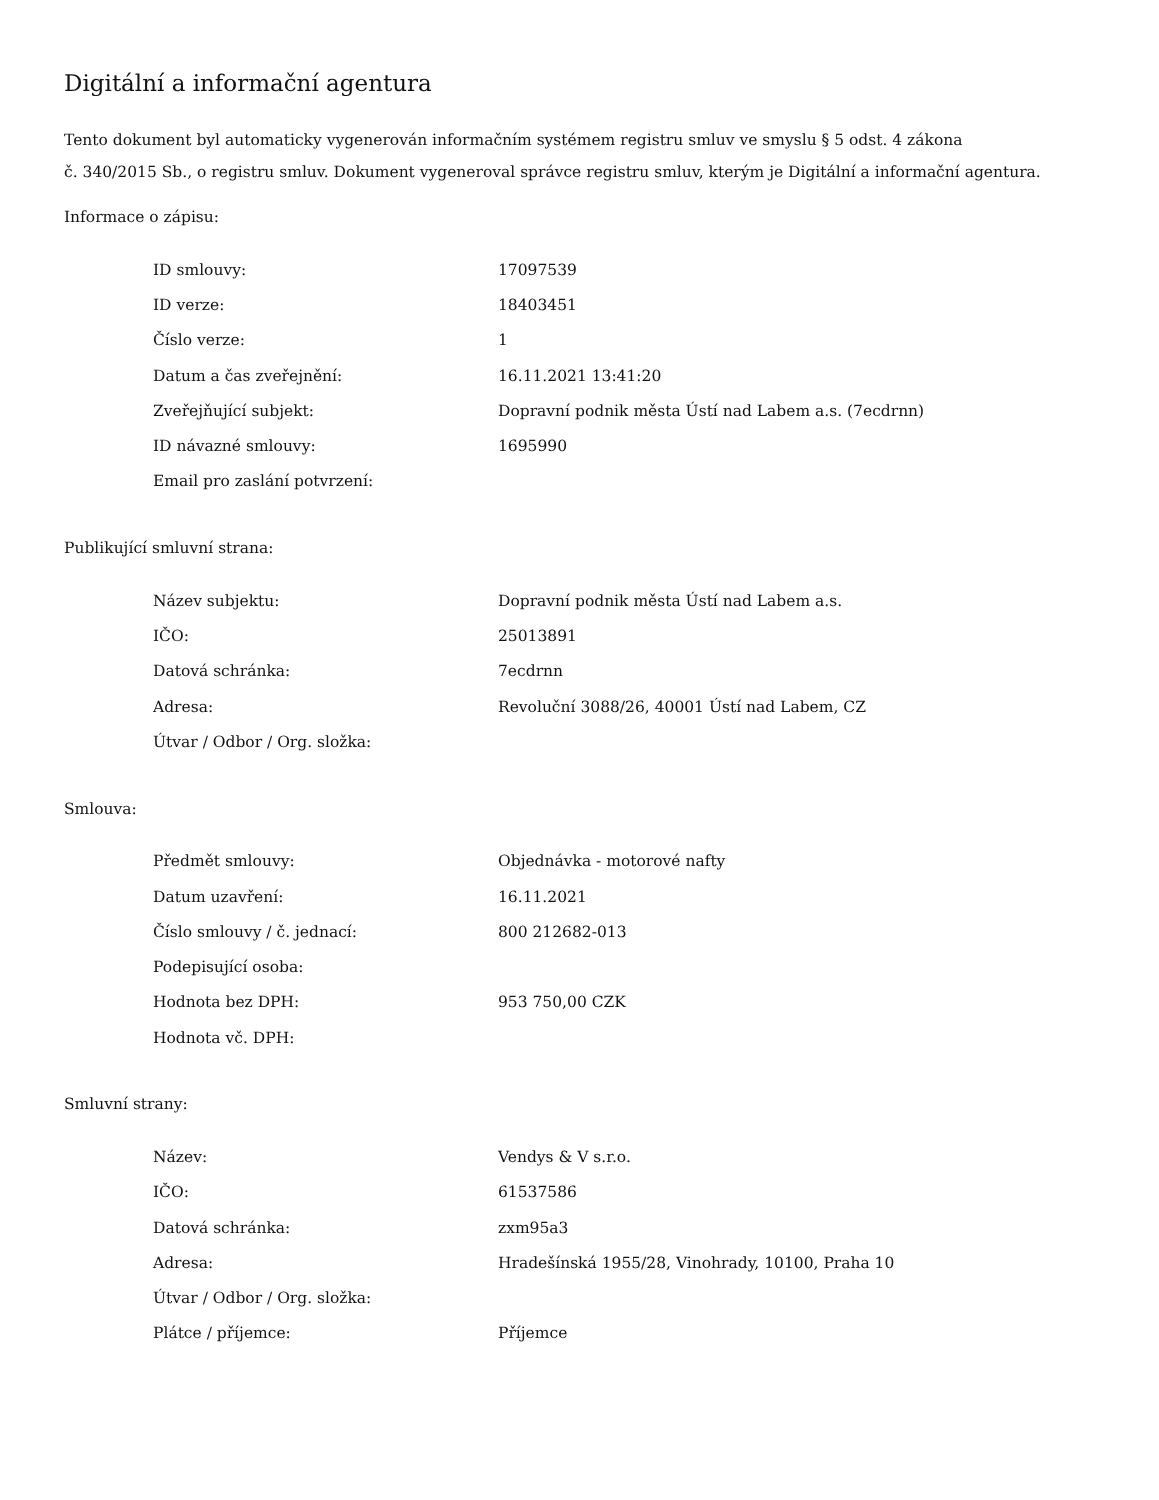Digitální a informační agentura
Tento dokument byl automaticky vygenerován informačním systémem registru smluv ve smyslu § 5 odst. 4 zákona
č. 340/2015 Sb., o registru smluv. Dokument vygeneroval správce registru smluv, kterým je Digitální a informační agentura.
Informace o zápisu:
| ID smlouvy: | 17097539 |
| ID verze: | 18403451 |
| Číslo verze: | 1 |
| Datum a čas zveřejnění: | 16.11.2021 13:41:20 |
| Zveřejňující subjekt: | Dopravní podnik města Ústí nad Labem a.s. (7ecdrnn) |
| ID návazné smlouvy: | 1695990 |
| Email pro zaslání potvrzení: | |
Publikující smluvní strana:
| Název subjektu: | Dopravní podnik města Ústí nad Labem a.s. |
| IČO: | 25013891 |
| Datová schránka: | 7ecdrnn |
| Adresa: | Revoluční 3088/26, 40001 Ústí nad Labem, CZ |
| Útvar / Odbor / Org. složka: | |
Smlouva:
| Předmět smlouvy: | Objednávka - motorové nafty |
| Datum uzavření: | 16.11.2021 |
| Číslo smlouvy / č. jednací: | 800 212682-013 |
| Podepisující osoba: | |
| Hodnota bez DPH: | 953 750,00 CZK |
| Hodnota vč. DPH: | |
Smluvní strany:
| Název: | Vendys & V s.r.o. |
| IČO: | 61537586 |
| Datová schránka: | zxm95a3 |
| Adresa: | Hradešínská 1955/28, Vinohrady, 10100, Praha 10 |
| Útvar / Odbor / Org. složka: | |
| Plátce / příjemce: | Příjemce |